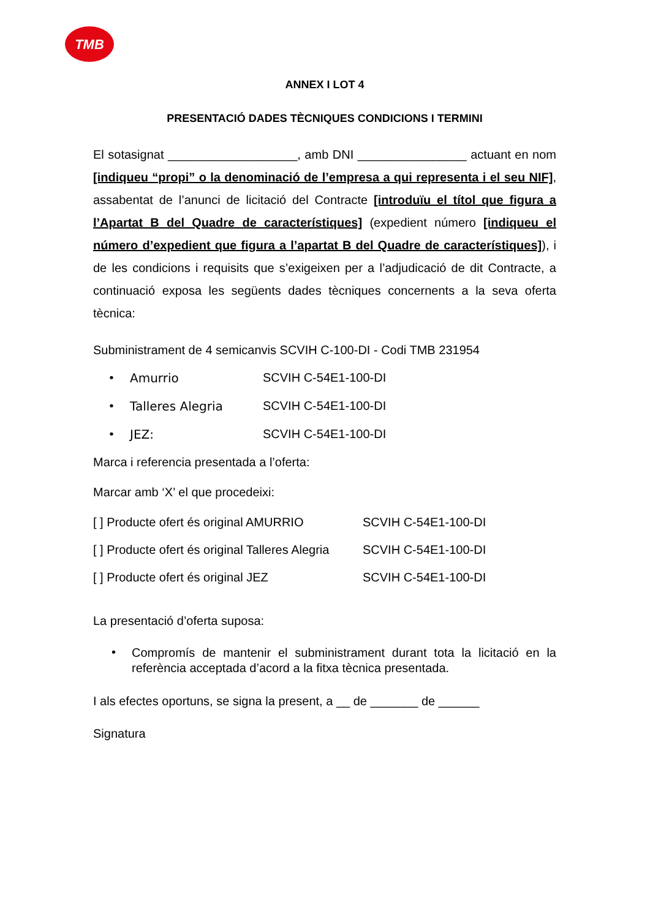TMB
ANNEX I LOT 4
PRESENTACIÓ DADES TÈCNIQUES CONDICIONS I TERMINI
El sotasignat ___________________, amb DNI ________________ actuant en nom [indiqueu “propi” o la denominació de l’empresa a qui representa i el seu NIF], assabentat de l’anunci de licitació del Contracte [introduïu el títol que figura a l’Apartat B del Quadre de característiques] (expedient número [indiqueu el número d’expedient que figura a l’apartat B del Quadre de característiques]), i de les condicions i requisits que s’exigeixen per a l’adjudicació de dit Contracte, a continuació exposa les següents dades tècniques concernents a la seva oferta tècnica:
Subministrament de 4 semicanvis SCVIH C-100-DI - Codi TMB 231954
• Amurrio SCVIH C-54E1-100-DI
• Talleres Alegria SCVIH C-54E1-100-DI
• JEZ: SCVIH C-54E1-100-DI
Marca i referencia presentada a l’oferta:
Marcar amb ‘X’ el que procedeixi:
[ ] Producte ofert és original AMURRIO SCVIH C-54E1-100-DI
[ ] Producte ofert és original Talleres Alegria SCVIH C-54E1-100-DI
[ ] Producte ofert és original JEZ SCVIH C-54E1-100-DI
La presentació d’oferta suposa:
• Compromís de mantenir el subministrament durant tota la licitació en la referència acceptada d’acord a la fitxa tècnica presentada.
I als efectes oportuns, se signa la present, a __ de _______ de ______
Signatura